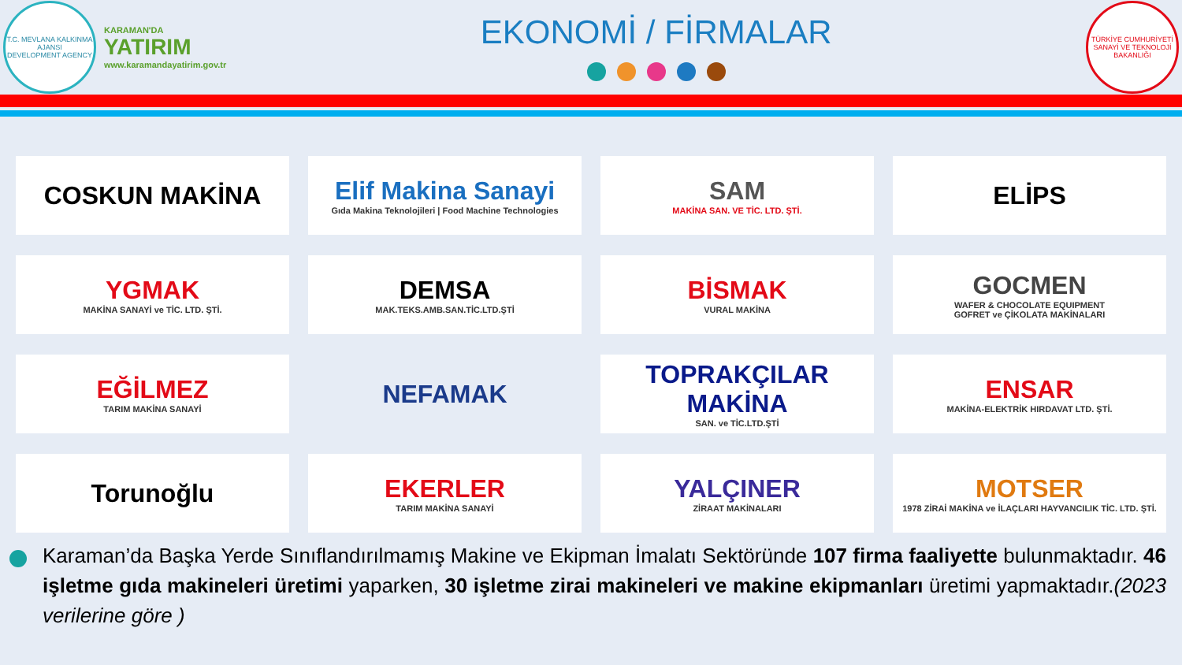T.C. MEVLANA KALKINMA AJANSI
DEVELOPMENT AGENCY
KARAMAN'DA
YATIRIM
www.karamandayatirim.gov.tr
EKONOMİ / FİRMALAR
TÜRKİYE CUMHURİYETİ SANAYİ VE TEKNOLOJİ BAKANLIĞI
COSKUN MAKİNA
Elif Makina Sanayi
Gıda Makina Teknolojileri | Food Machine Technologies
SAM
MAKİNA SAN. VE TİC. LTD. ŞTİ.
ELİPS
YGMAK
MAKİNA SANAYİ ve TİC. LTD. ŞTİ.
DEMSA
MAK.TEKS.AMB.SAN.TİC.LTD.ŞTİ
BİSMAK
VURAL MAKİNA
GOCMEN
WAFER & CHOCOLATE EQUIPMENT
GOFRET ve ÇİKOLATA MAKİNALARI
EĞİLMEZ
TARIM MAKİNA SANAYİ
NEFAMAK
TOPRAKÇILAR MAKİNA
SAN. ve TİC.LTD.ŞTİ
ENSAR
MAKİNA-ELEKTRİK HIRDAVAT LTD. ŞTİ.
Torunoğlu
EKERLER
TARIM MAKİNA SANAYİ
YALÇINER
ZİRAAT MAKİNALARI
MOTSER
1978 ZİRAİ MAKİNA ve İLAÇLARI HAYVANCILIK TİC. LTD. ŞTİ.
Karaman’da Başka Yerde Sınıflandırılmamış Makine ve Ekipman İmalatı Sektöründe 107 firma faaliyette bulunmaktadır. 46 işletme gıda makineleri üretimi yaparken, 30 işletme zirai makineleri ve makine ekipmanları üretimi yapmaktadır.(2023 verilerine göre )